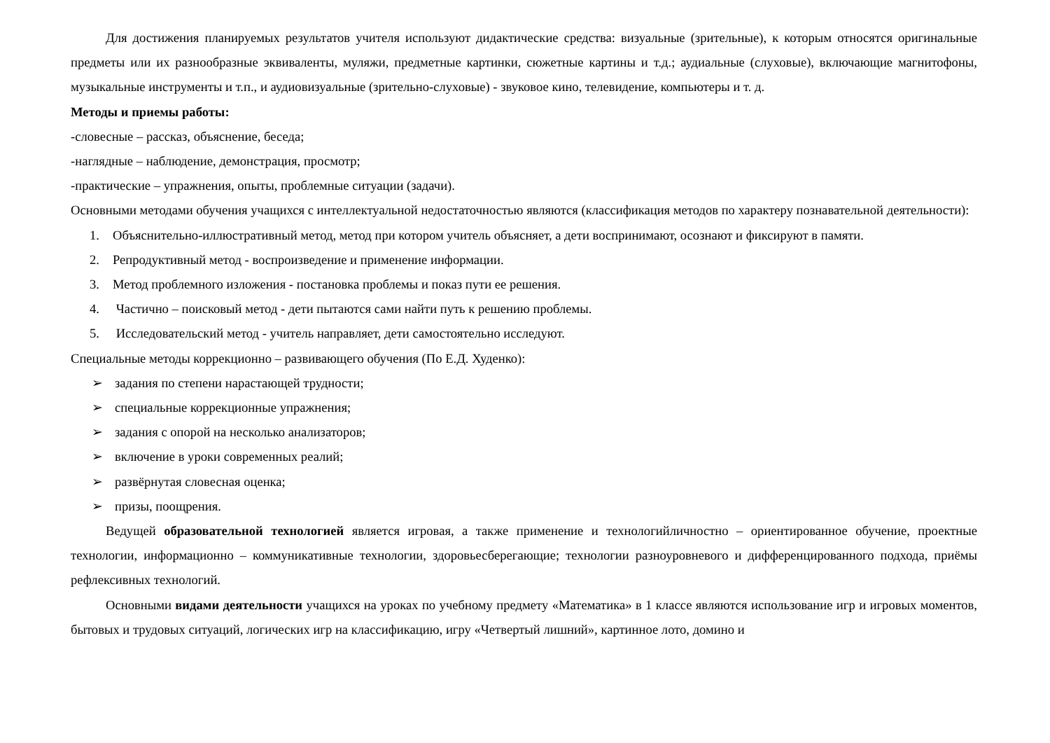Для достижения планируемых результатов учителя используют дидактические средства: визуальные (зрительные), к которым относятся оригинальные предметы или их разнообразные эквиваленты, муляжи, предметные картинки, сюжетные картины и т.д.; аудиальные (слуховые), включающие магнитофоны, музыкальные инструменты и т.п., и аудиовизуальные (зрительно-слуховые) - звуковое кино, телевидение, компьютеры и т. д.
Методы и приемы работы:
-словесные – рассказ, объяснение, беседа;
-наглядные – наблюдение, демонстрация, просмотр;
-практические – упражнения, опыты, проблемные ситуации (задачи).
Основными методами обучения учащихся с интеллектуальной недостаточностью являются (классификация методов по характеру познавательной деятельности):
1. Объяснительно-иллюстративный метод, метод при котором учитель объясняет, а дети воспринимают, осознают и фиксируют в памяти.
2. Репродуктивный метод - воспроизведение и применение информации.
3. Метод проблемного изложения - постановка проблемы и показ пути ее решения.
4. Частично – поисковый метод - дети пытаются сами найти путь к решению проблемы.
5. Исследовательский метод - учитель направляет, дети самостоятельно исследуют.
Специальные методы коррекционно – развивающего обучения (По Е.Д. Худенко):
➢ задания по степени нарастающей трудности;
➢ специальные коррекционные упражнения;
➢ задания с опорой на несколько анализаторов;
➢ включение в уроки современных реалий;
➢ развёрнутая словесная оценка;
➢ призы, поощрения.
Ведущей образовательной технологией является игровая, а также применение и технологийличностно – ориентированное обучение, проектные технологии, информационно – коммуникативные технологии, здоровьесберегающие; технологии разноуровневого и дифференцированного подхода, приёмы рефлексивных технологий.
Основными видами деятельности учащихся на уроках по учебному предмету «Математика» в 1 классе являются использование игр и игровых моментов, бытовых и трудовых ситуаций, логических игр на классификацию, игру «Четвертый лишний», картинное лото, домино и